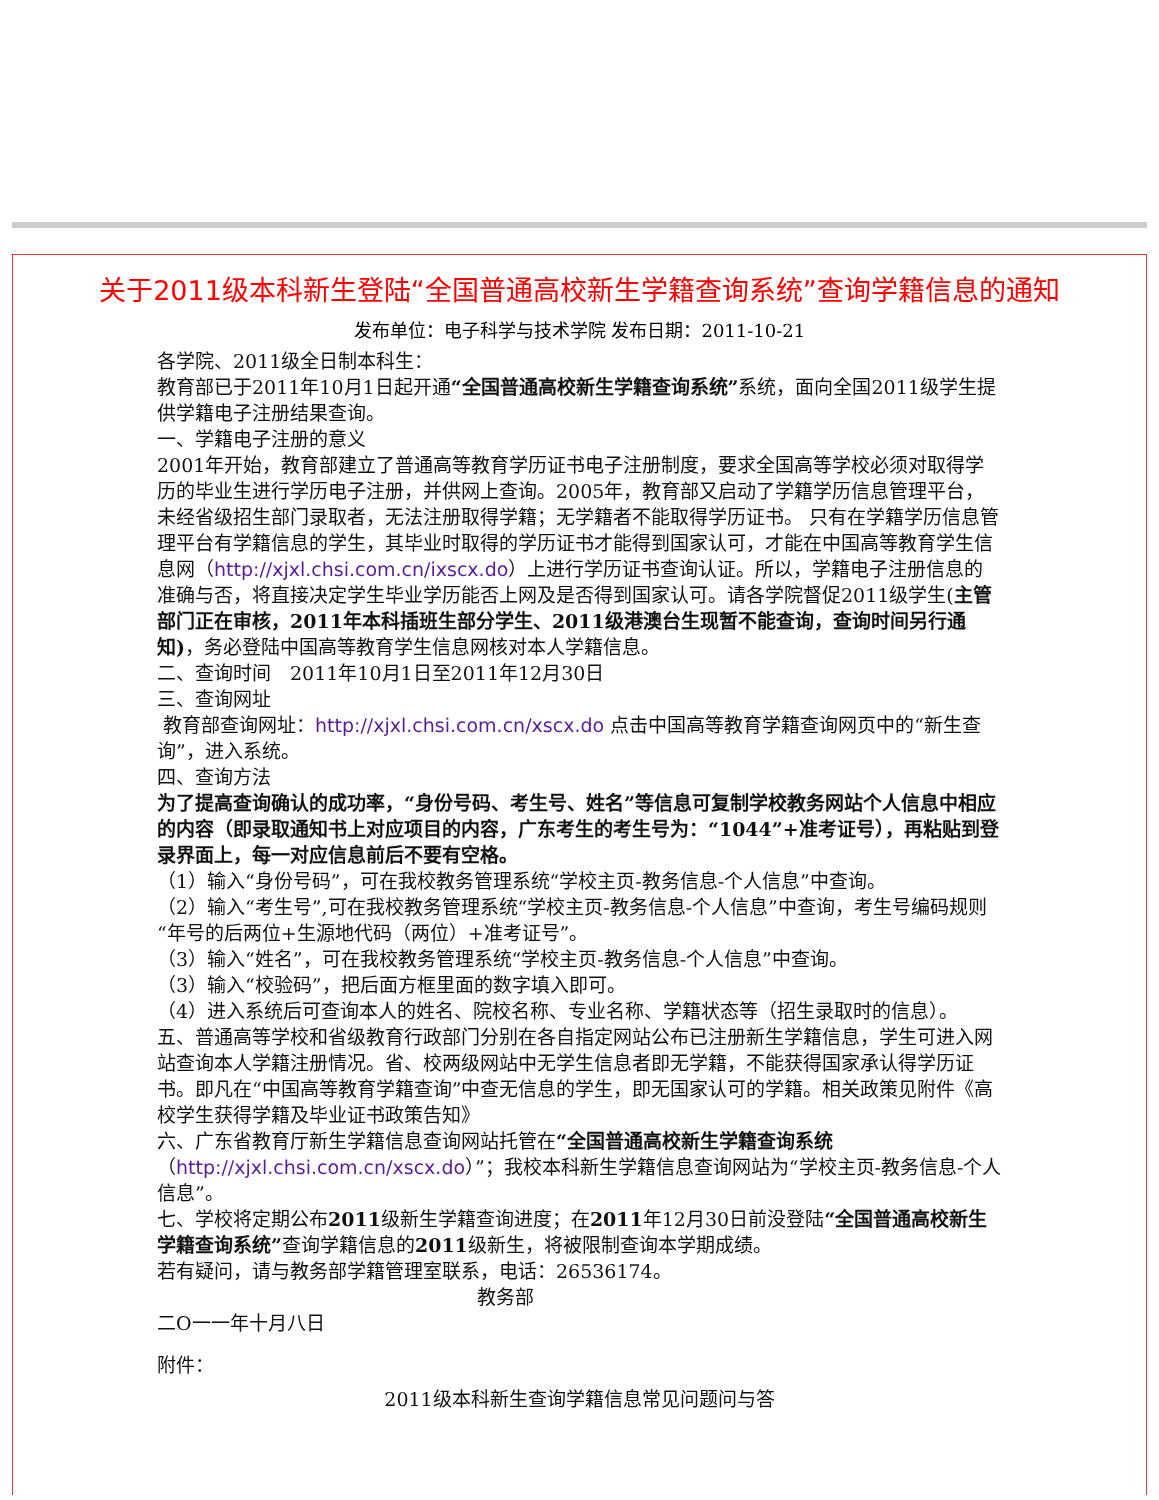关于2011级本科新生登陆“全国普通高校新生学籍查询系统”查询学籍信息的通知
发布单位：电子科学与技术学院 发布日期：2011-10-21
各学院、2011级全日制本科生：
教育部已于2011年10月1日起开通“全国普通高校新生学籍查询系统”系统，面向全国2011级学生提供学籍电子注册结果查询。
一、学籍电子注册的意义
2001年开始，教育部建立了普通高等教育学历证书电子注册制度，要求全国高等学校必须对取得学历的毕业生进行学历电子注册，并供网上查询。2005年，教育部又启动了学籍学历信息管理平台，未经省级招生部门录取者，无法注册取得学籍；无学籍者不能取得学历证书。 只有在学籍学历信息管理平台有学籍信息的学生，其毕业时取得的学历证书才能得到国家认可，才能在中国高等教育学生信息网（http://xjxl.chsi.com.cn/ixscx.do）上进行学历证书查询认证。所以，学籍电子注册信息的准确与否，将直接决定学生毕业学历能否上网及是否得到国家认可。请各学院督促2011级学生(主管部门正在审核，2011年本科插班生部分学生、2011级港澳台生现暂不能查询，查询时间另行通知)，务必登陆中国高等教育学生信息网核对本人学籍信息。
二、查询时间　2011年10月1日至2011年12月30日
三、查询网址
教育部查询网址：http://xjxl.chsi.com.cn/xscx.do 点击中国高等教育学籍查询网页中的“新生查询”，进入系统。
四、查询方法
为了提高查询确认的成功率，“身份号码、考生号、姓名”等信息可复制学校教务网站个人信息中相应的内容（即录取通知书上对应项目的内容，广东考生的考生号为：“1044”+准考证号），再粘贴到登录界面上，每一对应信息前后不要有空格。
（1）输入“身份号码”，可在我校教务管理系统“学校主页-教务信息-个人信息”中查询。
（2）输入“考生号”,可在我校教务管理系统“学校主页-教务信息-个人信息”中查询，考生号编码规则“年号的后两位+生源地代码（两位）+准考证号”。
（3）输入“姓名”，可在我校教务管理系统“学校主页-教务信息-个人信息”中查询。
（3）输入“校验码”，把后面方框里面的数字填入即可。
（4）进入系统后可查询本人的姓名、院校名称、专业名称、学籍状态等（招生录取时的信息）。
五、普通高等学校和省级教育行政部门分别在各自指定网站公布已注册新生学籍信息，学生可进入网站查询本人学籍注册情况。省、校两级网站中无学生信息者即无学籍，不能获得国家承认得学历证书。即凡在“中国高等教育学籍查询”中查无信息的学生，即无国家认可的学籍。相关政策见附件《高校学生获得学籍及毕业证书政策告知》
六、广东省教育厅新生学籍信息查询网站托管在“全国普通高校新生学籍查询系统（http://xjxl.chsi.com.cn/xscx.do）”；我校本科新生学籍信息查询网站为“学校主页-教务信息-个人信息”。
七、学校将定期公布2011级新生学籍查询进度；在2011年12月30日前没登陆“全国普通高校新生学籍查询系统”查询学籍信息的2011级新生，将被限制查询本学期成绩。
若有疑问，请与教务部学籍管理室联系，电话：26536174。
教务部
二O一一年十月八日
附件：
2011级本科新生查询学籍信息常见问题问与答